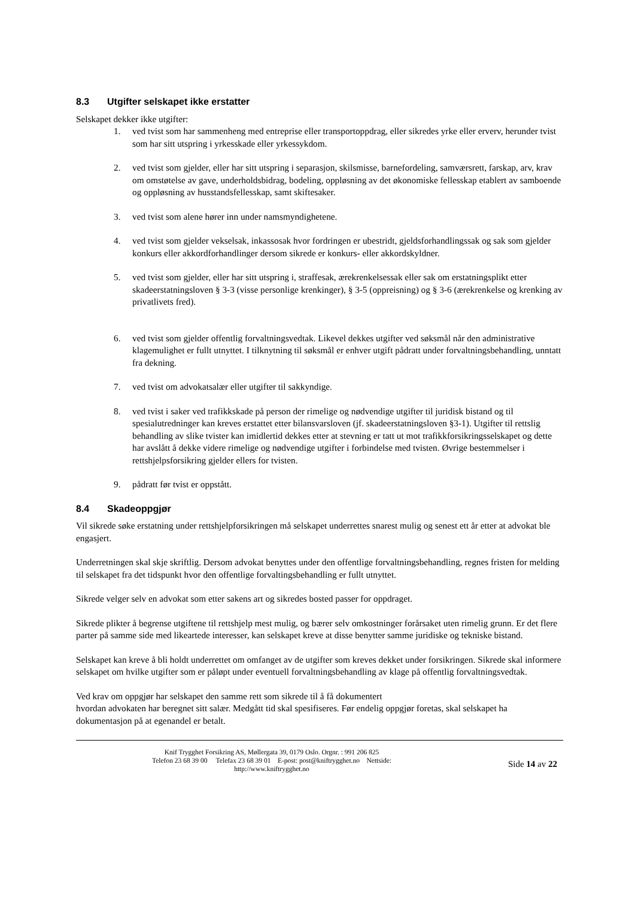8.3 Utgifter selskapet ikke erstatter
Selskapet dekker ikke utgifter:
1. ved tvist som har sammenheng med entreprise eller transportoppdrag, eller sikredes yrke eller erverv, herunder tvist som har sitt utspring i yrkesskade eller yrkessykdom.
2. ved tvist som gjelder, eller har sitt utspring i separasjon, skilsmisse, barnefordeling, samværsrett, farskap, arv, krav om omstøtelse av gave, underholdsbidrag, bodeling, oppløsning av det økonomiske fellesskap etablert av samboende og oppløsning av husstandsfellesskap, samt skiftesaker.
3. ved tvist som alene hører inn under namsmyndighetene.
4. ved tvist som gjelder vekselsak, inkassosak hvor fordringen er ubestridt, gjeldsforhandlingssak og sak som gjelder konkurs eller akkordforhandlinger dersom sikrede er konkurs- eller akkordskyldner.
5. ved tvist som gjelder, eller har sitt utspring i, straffesak, ærekrenkelsessak eller sak om erstatningsplikt etter skadeerstatningsloven § 3-3 (visse personlige krenkinger), § 3-5 (oppreisning) og § 3-6 (ærekrenkelse og krenking av privatlivets fred).
6. ved tvist som gjelder offentlig forvaltningsvedtak. Likevel dekkes utgifter ved søksmål når den administrative klagemulighet er fullt utnyttet. I tilknytning til søksmål er enhver utgift pådratt under forvaltningsbehandling, unntatt fra dekning.
7. ved tvist om advokatsalær eller utgifter til sakkyndige.
8. ved tvist i saker ved trafikkskade på person der rimelige og nødvendige utgifter til juridisk bistand og til spesialutredninger kan kreves erstattet etter bilansvarsloven (jf. skadeerstatningsloven §3-1). Utgifter til rettslig behandling av slike tvister kan imidlertid dekkes etter at stevning er tatt ut mot trafikkforsikringsselskapet og dette har avslått å dekke videre rimelige og nødvendige utgifter i forbindelse med tvisten. Øvrige bestemmelser i rettshjelpsforsikring gjelder ellers for tvisten.
9. pådratt før tvist er oppstått.
8.4 Skadeoppgjør
Vil sikrede søke erstatning under rettshjelpforsikringen må selskapet underrettes snarest mulig og senest ett år etter at advokat ble engasjert.
Underretningen skal skje skriftlig. Dersom advokat benyttes under den offentlige forvaltningsbehandling, regnes fristen for melding til selskapet fra det tidspunkt hvor den offentlige forvaltingsbehandling er fullt utnyttet.
Sikrede velger selv en advokat som etter sakens art og sikredes bosted passer for oppdraget.
Sikrede plikter å begrense utgiftene til rettshjelp mest mulig, og bærer selv omkostninger forårsaket uten rimelig grunn. Er det flere parter på samme side med likeartede interesser, kan selskapet kreve at disse benytter samme juridiske og tekniske bistand.
Selskapet kan kreve å bli holdt underrettet om omfanget av de utgifter som kreves dekket under forsikringen. Sikrede skal informere selskapet om hvilke utgifter som er påløpt under eventuell forvaltningsbehandling av klage på offentlig forvaltningsvedtak.
Ved krav om oppgjør har selskapet den samme rett som sikrede til å få dokumentert
hvordan advokaten har beregnet sitt salær. Medgått tid skal spesifiseres. Før endelig oppgjør foretas, skal selskapet ha dokumentasjon på at egenandel er betalt.
Knif Trygghet Forsikring AS, Møllergata 39, 0179 Oslo. Orgnr. : 991 206 825
Telefon 23 68 39 00 Telefax 23 68 39 01 E-post: post@kniftrygghet.no Nettside:
http://www.kniftrygghet.no
Side 14 av 22